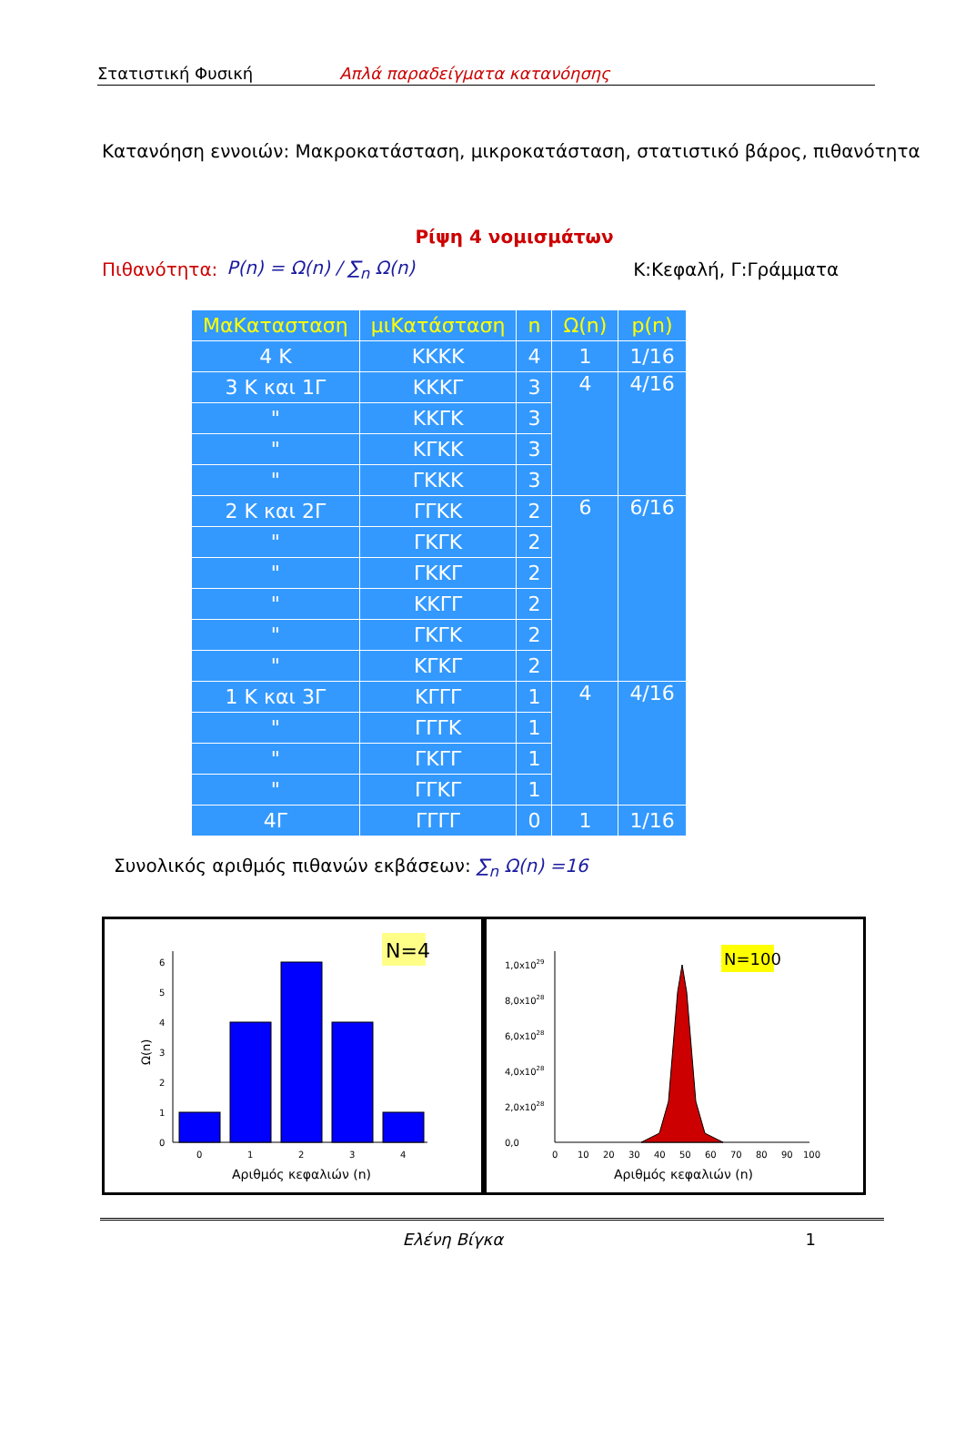Στατιστική Φυσική Απλά παραδείγματα κατανόησης
Κατανόηση εννοιών: Μακροκατάσταση, μικροκατάσταση, στατιστικό βάρος, πιθανότητα
Ρίψη 4 νομισμάτων
Πιθανότητα: P(n) = Ω(n) / ∑<sub>n</sub> Ω(n) Κ:Κεφαλή, Γ:Γράμματα
| ΜαΚατασταση | μιΚατάσταση | n | Ω(n) | p(n) |
| --- | --- | --- | --- | --- |
| 4 Κ | ΚΚΚΚ | 4 | 1 | 1/16 |
| 3 Κ και 1Γ | ΚΚΚΓ | 3 | 4 | 4/16 |
| " | ΚΚΓΚ | 3 | | |
| " | ΚΓΚΚ | 3 | | |
| " | ΓΚΚΚ | 3 | | |
| 2 Κ και 2Γ | ΓΓΚΚ | 2 | 6 | 6/16 |
| " | ΓΚΓΚ | 2 | | |
| " | ΓΚΚΓ | 2 | | |
| " | ΚΚΓΓ | 2 | | |
| " | ΓΚΓΚ | 2 | | |
| " | ΚΓΚΓ | 2 | | |
| 1 Κ και 3Γ | ΚΓΓΓ | 1 | 4 | 4/16 |
| " | ΓΓΓΚ | 1 | | |
| " | ΓΚΓΓ | 1 | | |
| " | ΓΓΚΓ | 1 | | |
| 4Γ | ΓΓΓΓ | 0 | 1 | 1/16 |
Συνολικός αριθμός πιθανών εκβάσεων: ∑<sub>n</sub> Ω(n) =16
N=4
0
1
2
3
4
5
6
0
1
2
3
4
Αριθμός κεφαλιών (n)
Ω(n)
N=100
0,0
2,0x1028
4,0x1028
6,0x1028
8,0x1028
1,0x1029
0
10
20
30
40
50
60
70
80
90
100
Αριθμός κεφαλιών (n)
Ελένη Βίγκα 1